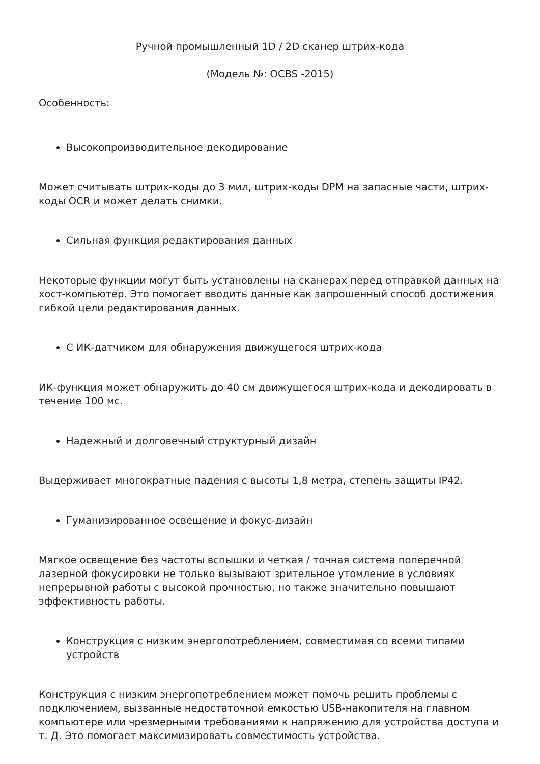Ручной промышленный 1D / 2D сканер штрих-кода
(Модель №: OCBS -2015)
Особенность:
Высокопроизводительное декодирование
Может считывать штрих-коды до 3 мил, штрих-коды DPM на запасные части, штрих-коды OCR и может делать снимки.
Сильная функция редактирования данных
Некоторые функции могут быть установлены на сканерах перед отправкой данных на хост-компьютер. Это помогает вводить данные как запрошенный способ достижения гибкой цели редактирования данных.
С ИК-датчиком для обнаружения движущегося штрих-кода
ИК-функция может обнаружить до 40 см движущегося штрих-кода и декодировать в течение 100 мс.
Надежный и долговечный структурный дизайн
Выдерживает многократные падения с высоты 1,8 метра, степень защиты IP42.
Гуманизированное освещение и фокус-дизайн
Мягкое освещение без частоты вспышки и четкая / точная система поперечной лазерной фокусировки не только вызывают зрительное утомление в условиях непрерывной работы с высокой прочностью, но также значительно повышают эффективность работы.
Конструкция с низким энергопотреблением, совместимая со всеми типами устройств
Конструкция с низким энергопотреблением может помочь решить проблемы с подключением, вызванные недостаточной емкостью USB-накопителя на главном компьютере или чрезмерными требованиями к напряжению для устройства доступа и т. Д. Это помогает максимизировать совместимость устройства.